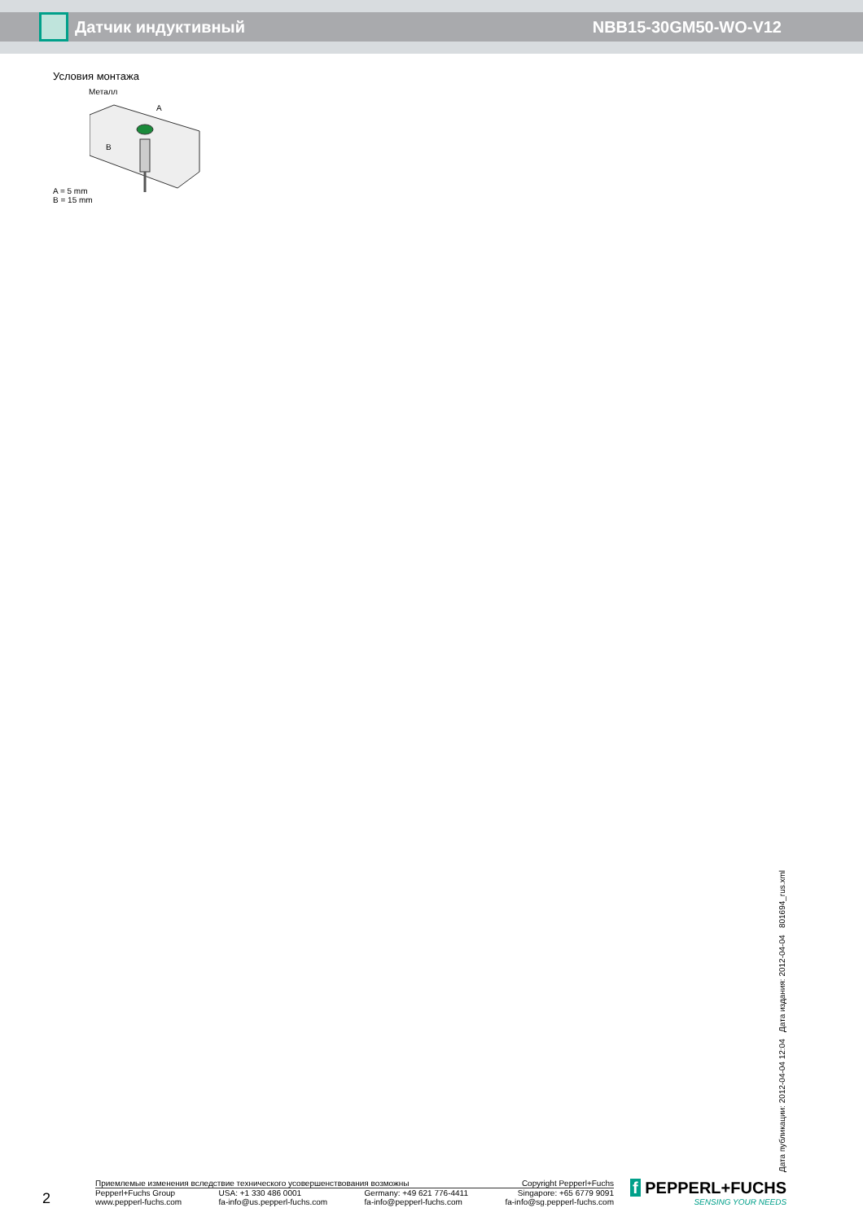Датчик индуктивный NBB15-30GM50-WO-V12
Условия монтажа
Металл
A
B
A = 5 mm
B = 15 mm
Дата публикации: 2012-04-04 12:04 Дата издания: 2012-04-04 801694_rus.xml
2
Приемлемые изменения вследствие технического усовершенствования возможны Copyright Pepperl+Fuchs
Pepperl+Fuchs Group
www.pepperl-fuchs.com USA: +1 330 486 0001
fa-info@us.pepperl-fuchs.com Germany: +49 621 776-4411
fa-info@pepperl-fuchs.com Singapore: +65 6779 9091
fa-info@sg.pepperl-fuchs.com
f PEPPERL+FUCHS
SENSING YOUR NEEDS